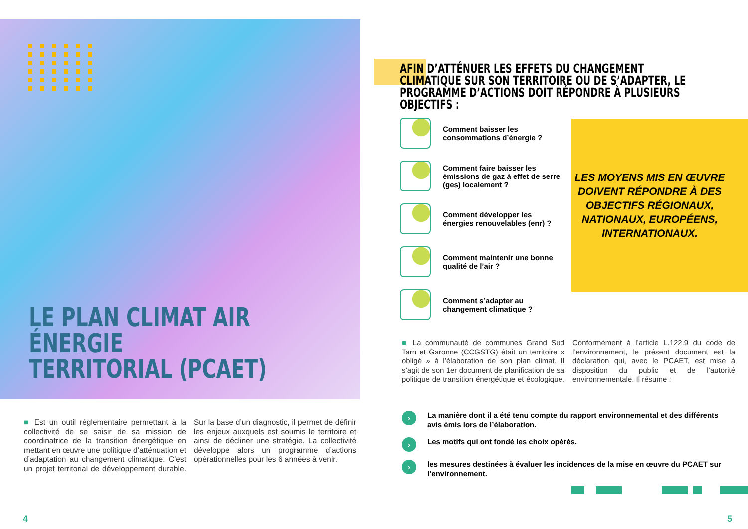LE PLAN CLIMAT AIR ÉNERGIE
TERRITORIAL (PCAET)
■ Est un outil réglementaire permettant à la collectivité de se saisir de sa mission de coordinatrice de la transition énergétique en mettant en œuvre une politique d’atténuation et d’adaptation au changement climatique. C’est un projet territorial de développement durable. Sur la base d’un diagnostic, il permet de définir les enjeux auxquels est soumis le territoire et ainsi de décliner une stratégie. La collectivité développe alors un programme d’actions opérationnelles pour les 6 années à venir.
4
AFIN D’ATTÉNUER LES EFFETS DU CHANGEMENT CLIMATIQUE SUR SON TERRITOIRE OU DE S’ADAPTER, LE PROGRAMME D’ACTIONS DOIT RÉPONDRE À PLUSIEURS OBJECTIFS :
Comment baisser les consommations d’énergie ?
Comment faire baisser les émissions de gaz à effet de serre (ges) localement ?
Comment développer les énergies renouvelables (enr) ?
Comment maintenir une bonne qualité de l’air ?
Comment s’adapter au changement climatique ?
LES MOYENS MIS EN ŒUVRE DOIVENT RÉPONDRE À DES OBJECTIFS RÉGIONAUX, NATIONAUX, EUROPÉENS, INTERNATIONAUX.
■ La communauté de communes Grand Sud Tarn et Garonne (CCGSTG) était un territoire « obligé » à l’élaboration de son plan climat. Il s’agit de son 1er document de planification de sa politique de transition énergétique et écologique. Conformément à l’article L.122.9 du code de l’environnement, le présent document est la déclaration qui, avec le PCAET, est mise à disposition du public et de l’autorité environnementale. Il résume :
› La manière dont il a été tenu compte du rapport environnemental et des différents avis émis lors de l’élaboration.
› Les motifs qui ont fondé les choix opérés.
› les mesures destinées à évaluer les incidences de la mise en œuvre du PCAET sur l’environnement.
5